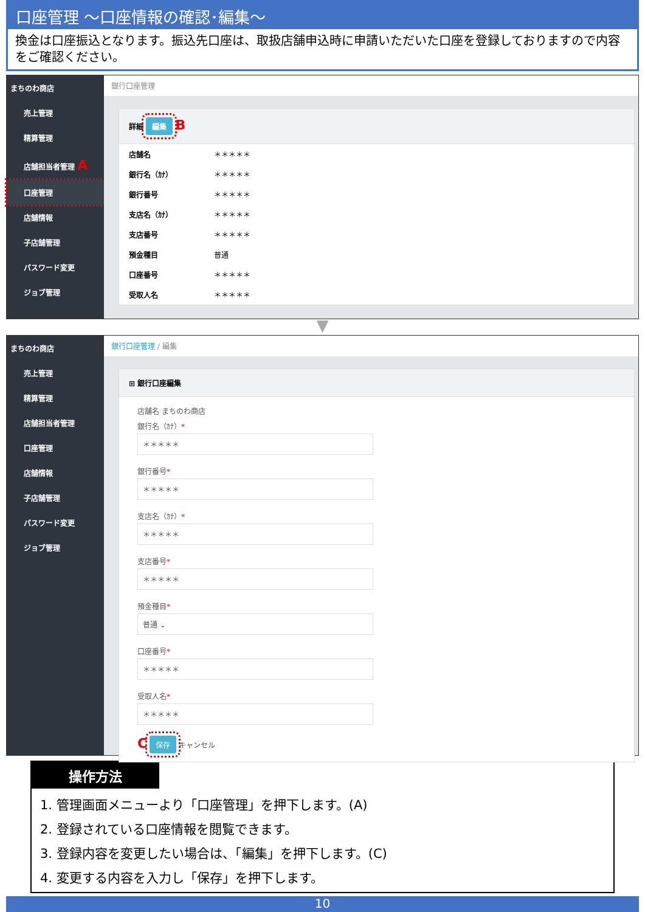口座管理 ～口座情報の確認･編集～
換金は口座振込となります。振込先口座は、取扱店舗申込時に申請いただいた口座を登録しておりますので内容をご確認ください。
まちのわ商店
売上管理
精算管理
店舗担当者管理 A
口座管理
店舗情報
子店舗管理
パスワード変更
ジョブ管理
銀行口座管理
詳細 編集 B
店舗名 ＊＊＊＊＊
銀行名（ｶﾅ） ＊＊＊＊＊
銀行番号 ＊＊＊＊＊
支店名（ｶﾅ） ＊＊＊＊＊
支店番号 ＊＊＊＊＊
預金種目 普通
口座番号 ＊＊＊＊＊
受取人名 ＊＊＊＊＊
▼
まちのわ商店
売上管理
精算管理
店舗担当者管理
口座管理
店舗情報
子店舗管理
パスワード変更
ジョブ管理
銀行口座管理 / 編集
⊞ 銀行口座編集
店舗名 まちのわ商店
銀行名（ｶﾅ）*
＊＊＊＊＊
銀行番号*
＊＊＊＊＊
支店名（ｶﾅ）*
＊＊＊＊＊
支店番号*
＊＊＊＊＊
預金種目*
普通 ⌄
口座番号*
＊＊＊＊＊
受取人名*
＊＊＊＊＊
C 保存 キャンセル
操作方法
1. 管理画面メニューより「口座管理」を押下します。(A)
2. 登録されている口座情報を閲覧できます。
3. 登録内容を変更したい場合は、「編集」を押下します。(C)
4. 変更する内容を入力し「保存」を押下します。
10